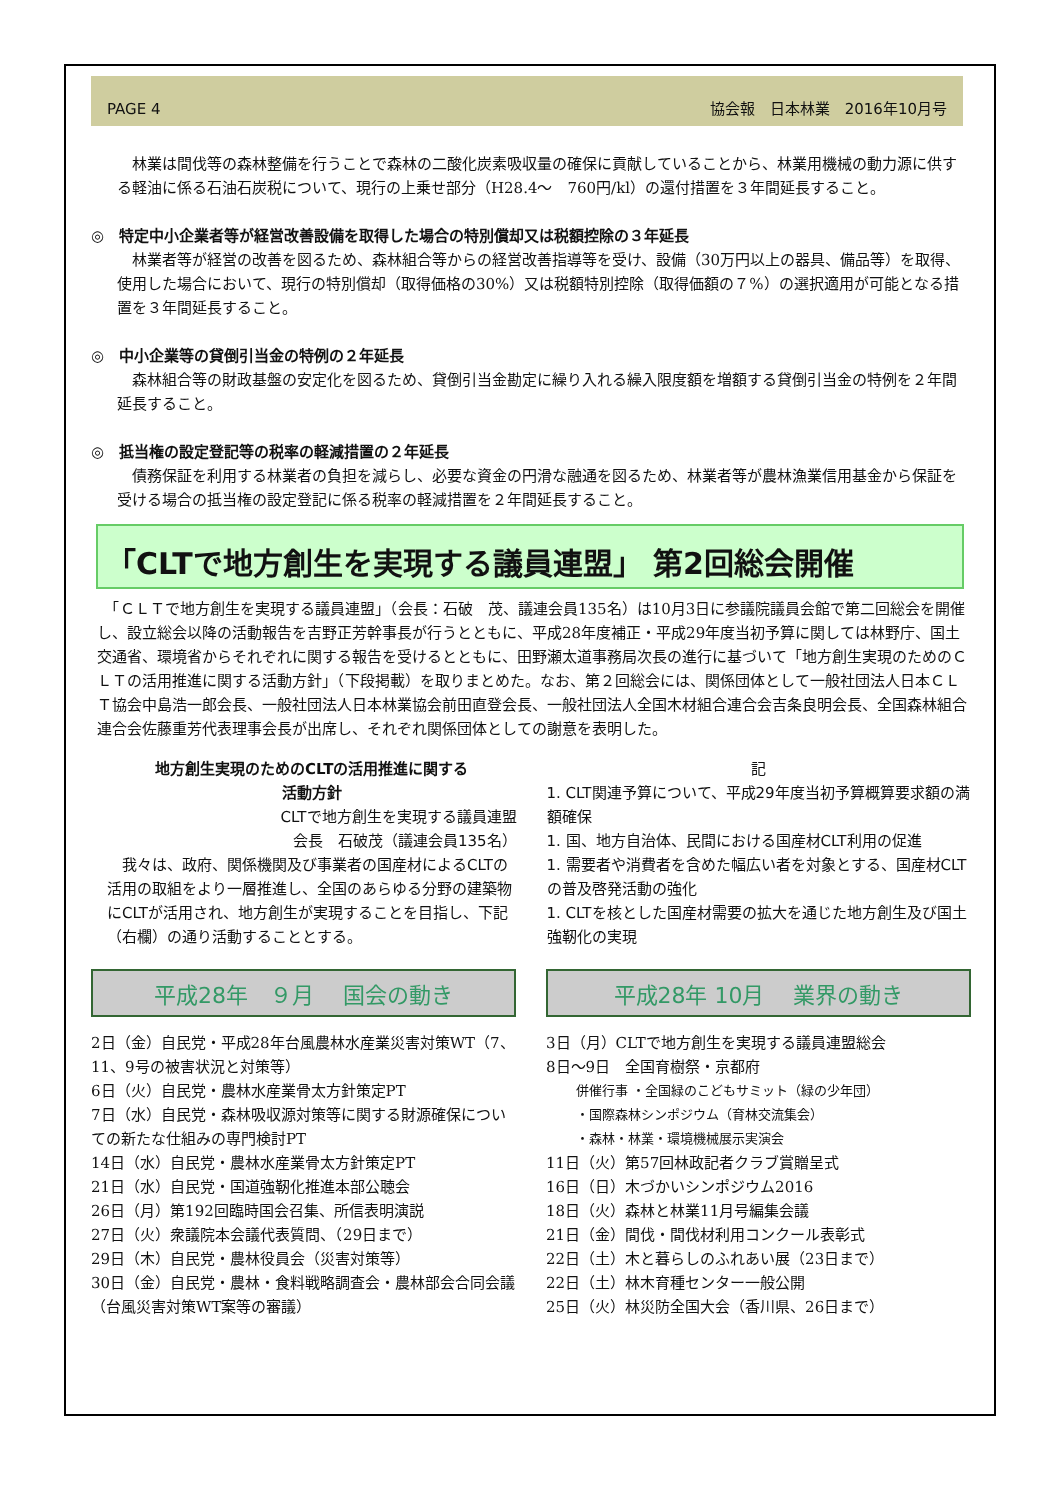PAGE 4 協会報　日本林業　2016年10月号
　林業は間伐等の森林整備を行うことで森林の二酸化炭素吸収量の確保に貢献していることから、林業用機械の動力源に供する軽油に係る石油石炭税について、現行の上乗せ部分（H28.4～　760円/kl）の還付措置を３年間延長すること。
◎　特定中小企業者等が経営改善設備を取得した場合の特別償却又は税額控除の３年延長
　林業者等が経営の改善を図るため、森林組合等からの経営改善指導等を受け、設備（30万円以上の器具、備品等）を取得、使用した場合において、現行の特別償却（取得価格の30%）又は税額特別控除（取得価額の７%）の選択適用が可能となる措置を３年間延長すること。
◎　中小企業等の貸倒引当金の特例の２年延長
　森林組合等の財政基盤の安定化を図るため、貸倒引当金勘定に繰り入れる繰入限度額を増額する貸倒引当金の特例を２年間延長すること。
◎　抵当権の設定登記等の税率の軽減措置の２年延長
　債務保証を利用する林業者の負担を減らし、必要な資金の円滑な融通を図るため、林業者等が農林漁業信用基金から保証を受ける場合の抵当権の設定登記に係る税率の軽減措置を２年間延長すること。
「CLTで地方創生を実現する議員連盟」 第2回総会開催
　「ＣＬＴで地方創生を実現する議員連盟」（会長：石破　茂、議連会員135名）は10月3日に参議院議員会館で第二回総会を開催し、設立総会以降の活動報告を吉野正芳幹事長が行うとともに、平成28年度補正・平成29年度当初予算に関しては林野庁、国土交通省、環境省からそれぞれに関する報告を受けるとともに、田野瀬太道事務局次長の進行に基づいて「地方創生実現のためのＣＬＴの活用推進に関する活動方針」（下段掲載）を取りまとめた。なお、第２回総会には、関係団体として一般社団法人日本ＣＬＴ協会中島浩一郎会長、一般社団法人日本林業協会前田直登会長、一般社団法人全国木材組合連合会吉条良明会長、全国森林組合連合会佐藤重芳代表理事会長が出席し、それぞれ関係団体としての謝意を表明した。
地方創生実現のためのCLTの活用推進に関する
活動方針
CLTで地方創生を実現する議員連盟
会長　石破茂（議連会員135名）
　我々は、政府、関係機関及び事業者の国産材によるCLTの活用の取組をより一層推進し、全国のあらゆる分野の建築物にCLTが活用され、地方創生が実現することを目指し、下記（右欄）の通り活動することとする。
記
1. CLT関連予算について、平成29年度当初予算概算要求額の満額確保
1. 国、地方自治体、民間における国産材CLT利用の促進
1. 需要者や消費者を含めた幅広い者を対象とする、国産材CLTの普及啓発活動の強化
1. CLTを核とした国産材需要の拡大を通じた地方創生及び国土強靭化の実現
平成28年　９月　 国会の動き
2日（金）自民党・平成28年台風農林水産業災害対策WT（7、11、9号の被害状況と対策等）
6日（火）自民党・農林水産業骨太方針策定PT
7日（水）自民党・森林吸収源対策等に関する財源確保についての新たな仕組みの専門検討PT
14日（水）自民党・農林水産業骨太方針策定PT
21日（水）自民党・国道強靭化推進本部公聴会
26日（月）第192回臨時国会召集、所信表明演説
27日（火）衆議院本会議代表質問、（29日まで）
29日（木）自民党・農林役員会（災害対策等）
30日（金）自民党・農林・食料戦略調査会・農林部会合同会議（台風災害対策WT案等の審議）
平成28年 10月　 業界の動き
3日（月）CLTで地方創生を実現する議員連盟総会
8日～9日　全国育樹祭・京都府
併催行事 ・全国緑のこどもサミット（緑の少年団）
・国際森林シンポジウム（育林交流集会）
・森林・林業・環境機械展示実演会
11日（火）第57回林政記者クラブ賞贈呈式
16日（日）木づかいシンポジウム2016
18日（火）森林と林業11月号編集会議
21日（金）間伐・間伐材利用コンクール表彰式
22日（土）木と暮らしのふれあい展（23日まで）
22日（土）林木育種センター一般公開
25日（火）林災防全国大会（香川県、26日まで）